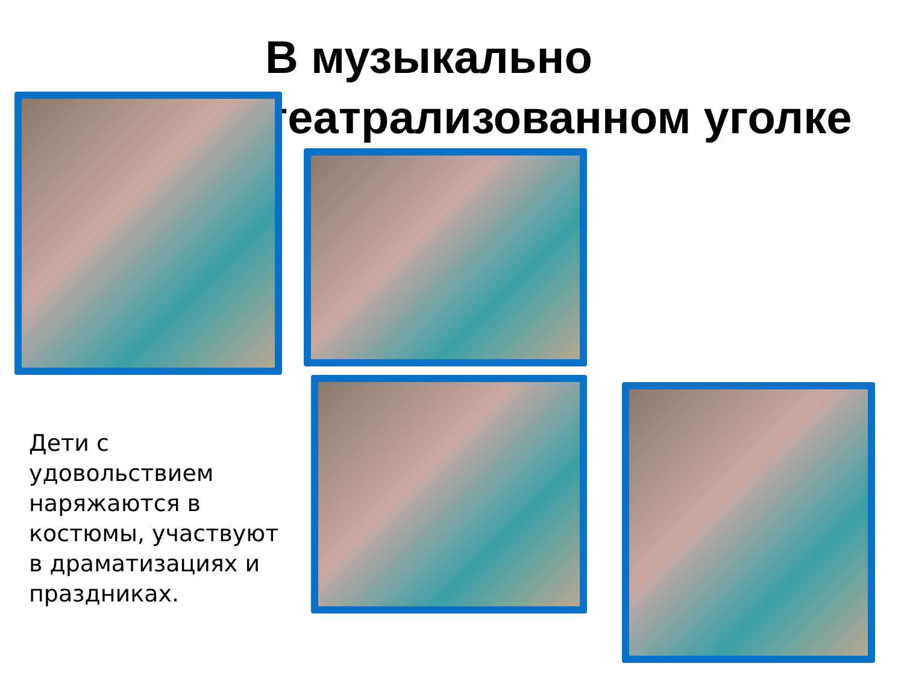В музыкально театрализованном уголке
Дети с удовольствием наряжаются в костюмы, участвуют в драматизациях и праздниках.